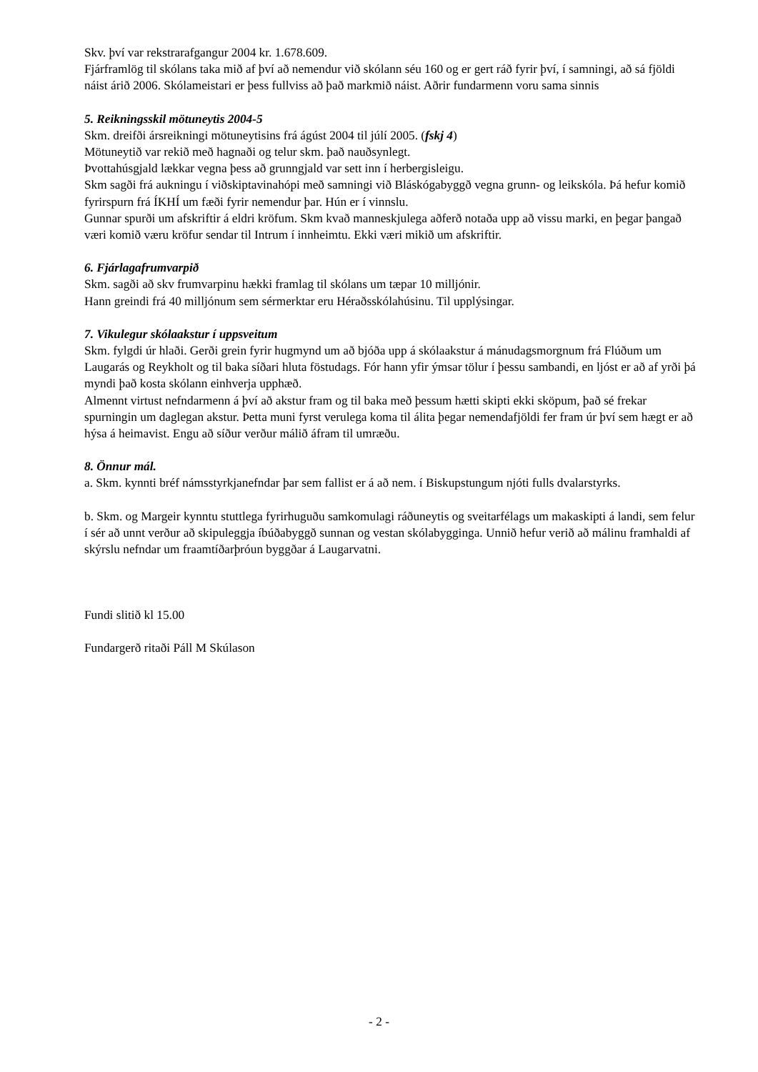Skv. því var rekstrarafgangur 2004 kr. 1.678.609.
Fjárframlög til skólans taka mið af því að nemendur við skólann séu 160 og er gert ráð fyrir því, í samningi, að sá fjöldi náist árið 2006. Skólameistari er þess fullviss að það markmið náist. Aðrir fundarmenn voru sama sinnis
5. Reikningsskil mötuneytis 2004-5
Skm. dreifði ársreikningi mötuneytisins frá ágúst 2004 til júlí 2005. (fskj 4)
Mötuneytið var rekið með hagnaði og telur skm. það nauðsynlegt.
Þvottahúsgjald lækkar vegna þess að grunngjald var sett inn í herbergisleigu.
Skm sagði frá aukningu í viðskiptavinahópi með samningi við Bláskógabyggð vegna grunn- og leikskóla. Þá hefur komið fyrirspurn frá ÍKHÍ um fæði fyrir nemendur þar. Hún er í vinnslu.
Gunnar spurði um afskriftir á eldri kröfum. Skm kvað manneskjulega aðferð notaða upp að vissu marki, en þegar þangað væri komið væru kröfur sendar til Intrum í innheimtu. Ekki væri mikið um afskriftir.
6. Fjárlagafrumvarpið
Skm. sagði að skv frumvarpinu hækki framlag til skólans um tæpar 10 milljónir.
Hann greindi frá 40 milljónum sem sérmerktar eru Héraðsskólahúsinu. Til upplýsingar.
7. Vikulegur skólaakstur í uppsveitum
Skm. fylgdi úr hlaði. Gerði grein fyrir hugmynd um að bjóða upp á skólaakstur á mánudagsmorgnum frá Flúðum um Laugarás og Reykholt og til baka síðari hluta föstudags. Fór hann yfir ýmsar tölur í þessu sambandi, en ljóst er að af yrði þá myndi það kosta skólann einhverja upphæð.
Almennt virtust nefndarmenn á því að akstur fram og til baka með þessum hætti skipti ekki sköpum, það sé frekar spurningin um daglegan akstur. Þetta muni fyrst verulega koma til álita þegar nemendafjöldi fer fram úr því sem hægt er að hýsa á heimavist. Engu að síður verður málið áfram til umræðu.
8. Önnur mál.
a. Skm. kynnti bréf námsstyrkjanefndar þar sem fallist er á að nem. í Biskupstungum njóti fulls dvalarstyrks.
b. Skm. og Margeir kynntu stuttlega fyrirhuguðu samkomulagi ráðuneytis og sveitarfélags um makaskipti á landi, sem felur í sér að unnt verður að skipuleggja íbúðabyggð sunnan og vestan skólabygginga. Unnið hefur verið að málinu framhaldi af skýrslu nefndar um fraamtíðarþróun byggðar á Laugarvatni.
Fundi slitið kl 15.00
Fundargerð ritaði Páll M Skúlason
- 2 -